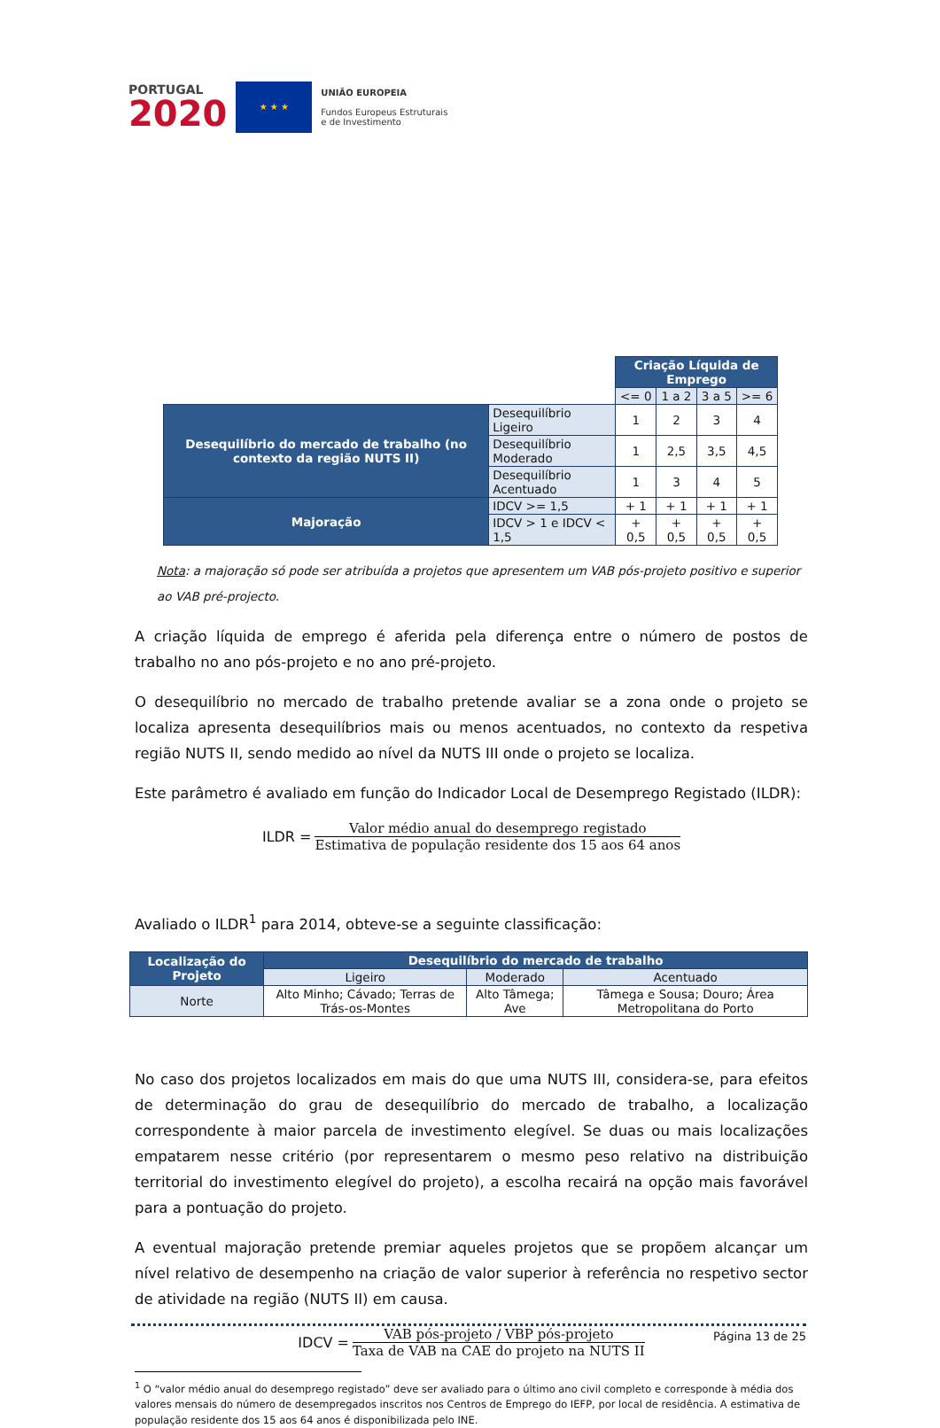PORTUGAL
2020
★ ★ ★
UNIÃO EUROPEIA
Fundos Europeus Estruturais
e de Investimento
| | | Criação Líquida de Emprego | | | |
| | | <= 0 | 1 a 2 | 3 a 5 | >= 6 |
| Desequilíbrio do mercado de trabalho (no contexto da região NUTS II) | Desequilíbrio Ligeiro | 1 | 2 | 3 | 4 |
| | Desequilíbrio Moderado | 1 | 2,5 | 3,5 | 4,5 |
| | Desequilíbrio Acentuado | 1 | 3 | 4 | 5 |
| Majoração | IDCV >= 1,5 | + 1 | + 1 | + 1 | + 1 |
| | IDCV > 1 e IDCV < 1,5 | + 0,5 | + 0,5 | + 0,5 | + 0,5 |
Nota: a majoração só pode ser atribuída a projetos que apresentem um VAB pós-projeto positivo e superior ao VAB pré-projecto.
A criação líquida de emprego é aferida pela diferença entre o número de postos de trabalho no ano pós-projeto e no ano pré-projeto.
O desequilíbrio no mercado de trabalho pretende avaliar se a zona onde o projeto se localiza apresenta desequilíbrios mais ou menos acentuados, no contexto da respetiva região NUTS II, sendo medido ao nível da NUTS III onde o projeto se localiza.
Este parâmetro é avaliado em função do Indicador Local de Desemprego Registado (ILDR):
ILDR =
Valor médio anual do desemprego registado
Estimativa de população residente dos 15 aos 64 anos
Avaliado o ILDR<sup>1</sup> para 2014, obteve-se a seguinte classificação:
| Localização do Projeto | Desequilíbrio do mercado de trabalho | | |
| --- | --- | --- | --- |
| | Ligeiro | Moderado | Acentuado |
| Norte | Alto Minho; Cávado; Terras de Trás-os-Montes | Alto Tâmega; Ave | Tâmega e Sousa; Douro; Área Metropolitana do Porto |
No caso dos projetos localizados em mais do que uma NUTS III, considera-se, para efeitos de determinação do grau de desequilíbrio do mercado de trabalho, a localização correspondente à maior parcela de investimento elegível. Se duas ou mais localizações empatarem nesse critério (por representarem o mesmo peso relativo na distribuição territorial do investimento elegível do projeto), a escolha recairá na opção mais favorável para a pontuação do projeto.
A eventual majoração pretende premiar aqueles projetos que se propõem alcançar um nível relativo de desempenho na criação de valor superior à referência no respetivo sector de atividade na região (NUTS II) em causa.
IDCV =
VAB pós-projeto / VBP pós-projeto
Taxa de VAB na CAE do projeto na NUTS II
<sup>1</sup> O “valor médio anual do desemprego registado” deve ser avaliado para o último ano civil completo e corresponde à média dos valores mensais do número de desempregados inscritos nos Centros de Emprego do IEFP, por local de residência. A estimativa de população residente dos 15 aos 64 anos é disponibilizada pelo INE.
Página 13 de 25